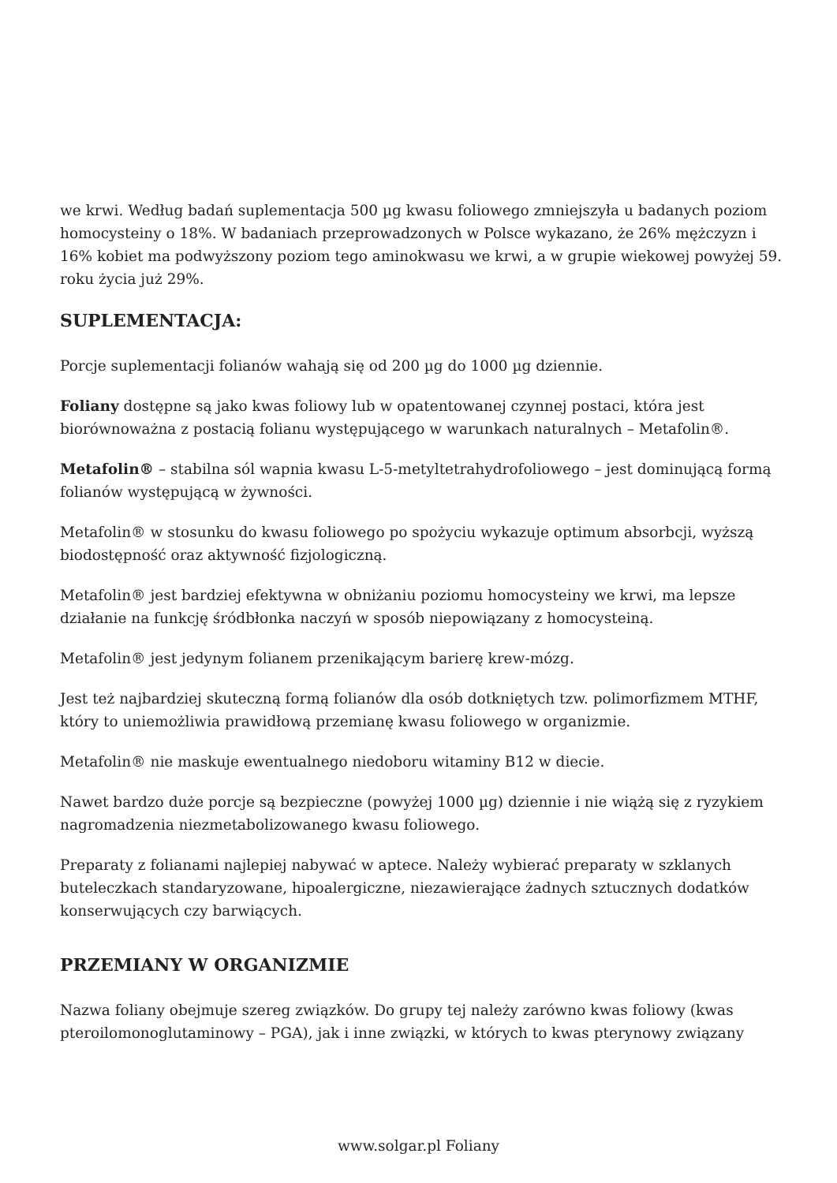we krwi. Według badań suplementacja 500 µg kwasu foliowego zmniejszyła u badanych poziom homocysteiny o 18%. W badaniach przeprowadzonych w Polsce wykazano, że 26% mężczyzn i 16% kobiet ma podwyższony poziom tego aminokwasu we krwi, a w grupie wiekowej powyżej 59. roku życia już 29%.
SUPLEMENTACJA:
Porcje suplementacji folianów wahają się od 200 µg do 1000 µg dziennie.
Foliany dostępne są jako kwas foliowy lub w opatentowanej czynnej postaci, która jest biorównoważna z postacią folianu występującego w warunkach naturalnych – Metafolin®.
Metafolin® – stabilna sól wapnia kwasu L-5-metyltetrahydrofoliowego – jest dominującą formą folianów występującą w żywności.
Metafolin® w stosunku do kwasu foliowego po spożyciu wykazuje optimum absorbcji, wyższą biodostępność oraz aktywność fizjologiczną.
Metafolin® jest bardziej efektywna w obniżaniu poziomu homocysteiny we krwi, ma lepsze działanie na funkcję śródbłonka naczyń w sposób niepowiązany z homocysteiną.
Metafolin® jest jedynym folianem przenikającym barierę krew-mózg.
Jest też najbardziej skuteczną formą folianów dla osób dotkniętych tzw. polimorfizmem MTHF, który to uniemożliwia prawidłową przemianę kwasu foliowego w organizmie.
Metafolin® nie maskuje ewentualnego niedoboru witaminy B12 w diecie.
Nawet bardzo duże porcje są bezpieczne (powyżej 1000 µg) dziennie i nie wiążą się z ryzykiem nagromadzenia niezmetabolizowanego kwasu foliowego.
Preparaty z folianami najlepiej nabywać w aptece. Należy wybierać preparaty w szklanych buteleczkach standaryzowane, hipoalergiczne, niezawierające żadnych sztucznych dodatków konserwujących czy barwiących.
PRZEMIANY W ORGANIZMIE
Nazwa foliany obejmuje szereg związków. Do grupy tej należy zarówno kwas foliowy (kwas pteroilomonoglutaminowy – PGA), jak i inne związki, w których to kwas pterynowy związany
www.solgar.pl Foliany